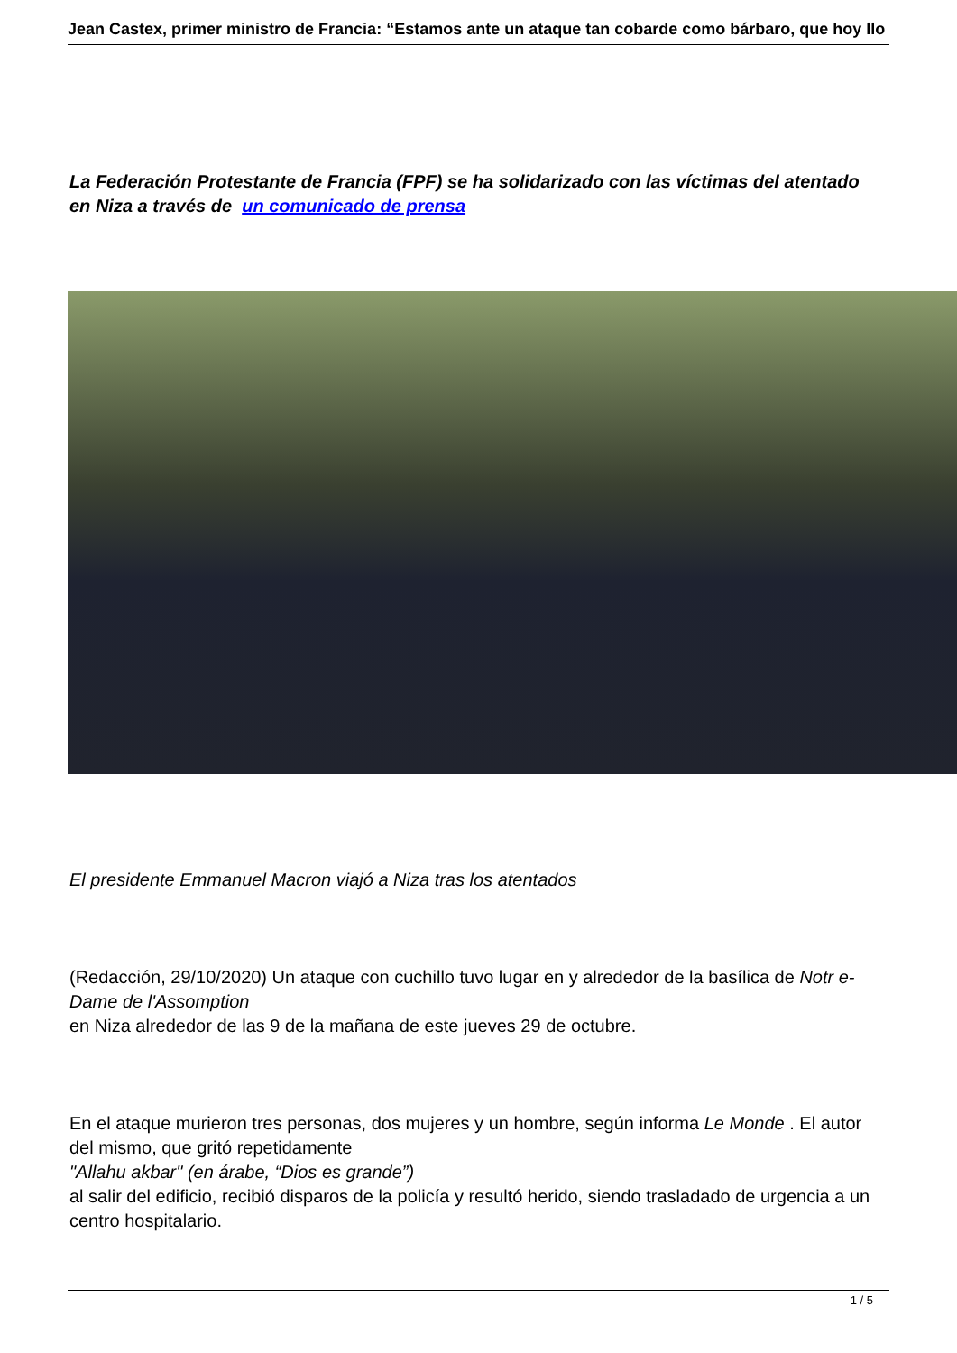Jean Castex, primer ministro de Francia: “Estamos ante un ataque tan cobarde como bárbaro, que hoy llo
La Federación Protestante de Francia (FPF) se ha solidarizado con las víctimas del atentado en Niza a través de un comunicado de prensa
El presidente Emmanuel Macron viajó a Niza tras los atentados
(Redacción, 29/10/2020) Un ataque con cuchillo tuvo lugar en y alrededor de la basílica de Notr e-Dame de l'Assomption
en Niza alrededor de las 9 de la mañana de este jueves 29 de octubre.
En el ataque murieron tres personas, dos mujeres y un hombre, según informa Le Monde . El autor del mismo, que gritó repetidamente
"Allahu akbar" (en árabe, “Dios es grande”)
al salir del edificio, recibió disparos de la policía y resultó herido, siendo trasladado de urgencia a un centro hospitalario.
1 / 5